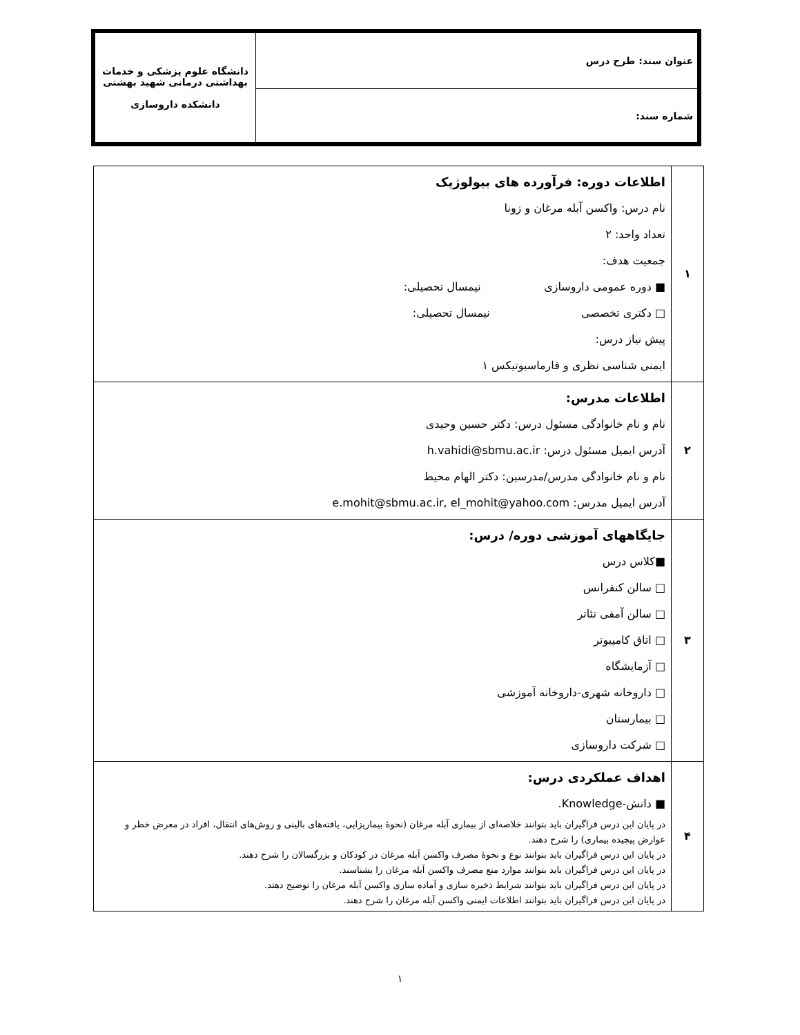| عنوان سند: طرح درس | دانشگاه علوم پزشکی و خدمات بهداشتی درمانی شهید بهشتی دانشکده داروسازی |
| شماره سند: | |
| ۱ | اطلاعات دوره: فرآورده های بیولوژیک نام درس: واکسن آبله مرغان و زونا تعداد واحد: ۲ جمعیت هدف: ■ دوره عمومی داروسازی نیمسال تحصیلی: □ دکتری تخصصی نیمسال تحصیلی: پیش نیاز درس: ایمنی شناسی نظری و فارماسیوتیکس ۱ |
| ۲ | اطلاعات مدرس: نام و نام خانوادگی مسئول درس: دکتر حسین وحیدی آدرس ایمیل مسئول درس: h.vahidi@sbmu.ac.ir نام و نام خانوادگی مدرس/مدرسین: دکتر الهام محیط آدرس ایمیل مدرس: e.mohit@sbmu.ac.ir, el_mohit@yahoo.com |
| ۳ | جایگاههای آموزشی دوره/ درس: ■کلاس درس □ سالن کنفرانس □ سالن آمفی تئاتر □ اتاق کامپیوتر □ آزمایشگاه □ داروخانه شهری-داروخانه آموزشی □ بیمارستان □ شرکت داروسازی |
| ۴ | اهداف عملکردی درس: ■ دانش-Knowledge. در پایان این درس فراگیران باید بتوانند خلاصه‌ای از بیماری آبله مرغان (نحوۀ بیماریزایی، یافته‌های بالینی و روش‌های انتقال، افراد در معرض خطر و عوارض پیچیده بیماری) را شرح دهند. در پایان این درس فراگیران باید بتوانند نوع و نحوۀ مصرف واکسن آبله مرغان در کودکان و بزرگسالان را شرح دهند. در پایان این درس فراگیران باید بتوانند موارد منع مصرف واکسن آبله مرغان را بشناسند. در پایان این درس فراگیران باید بتوانند شرایط ذخیره سازی و آماده سازی واکسن آبله مرغان را توضیح دهتد. در پایان این درس فراگیران باید بتوانند اطلاعات ایمنی واکسن آبله مرغان را شرح دهند. |
۱